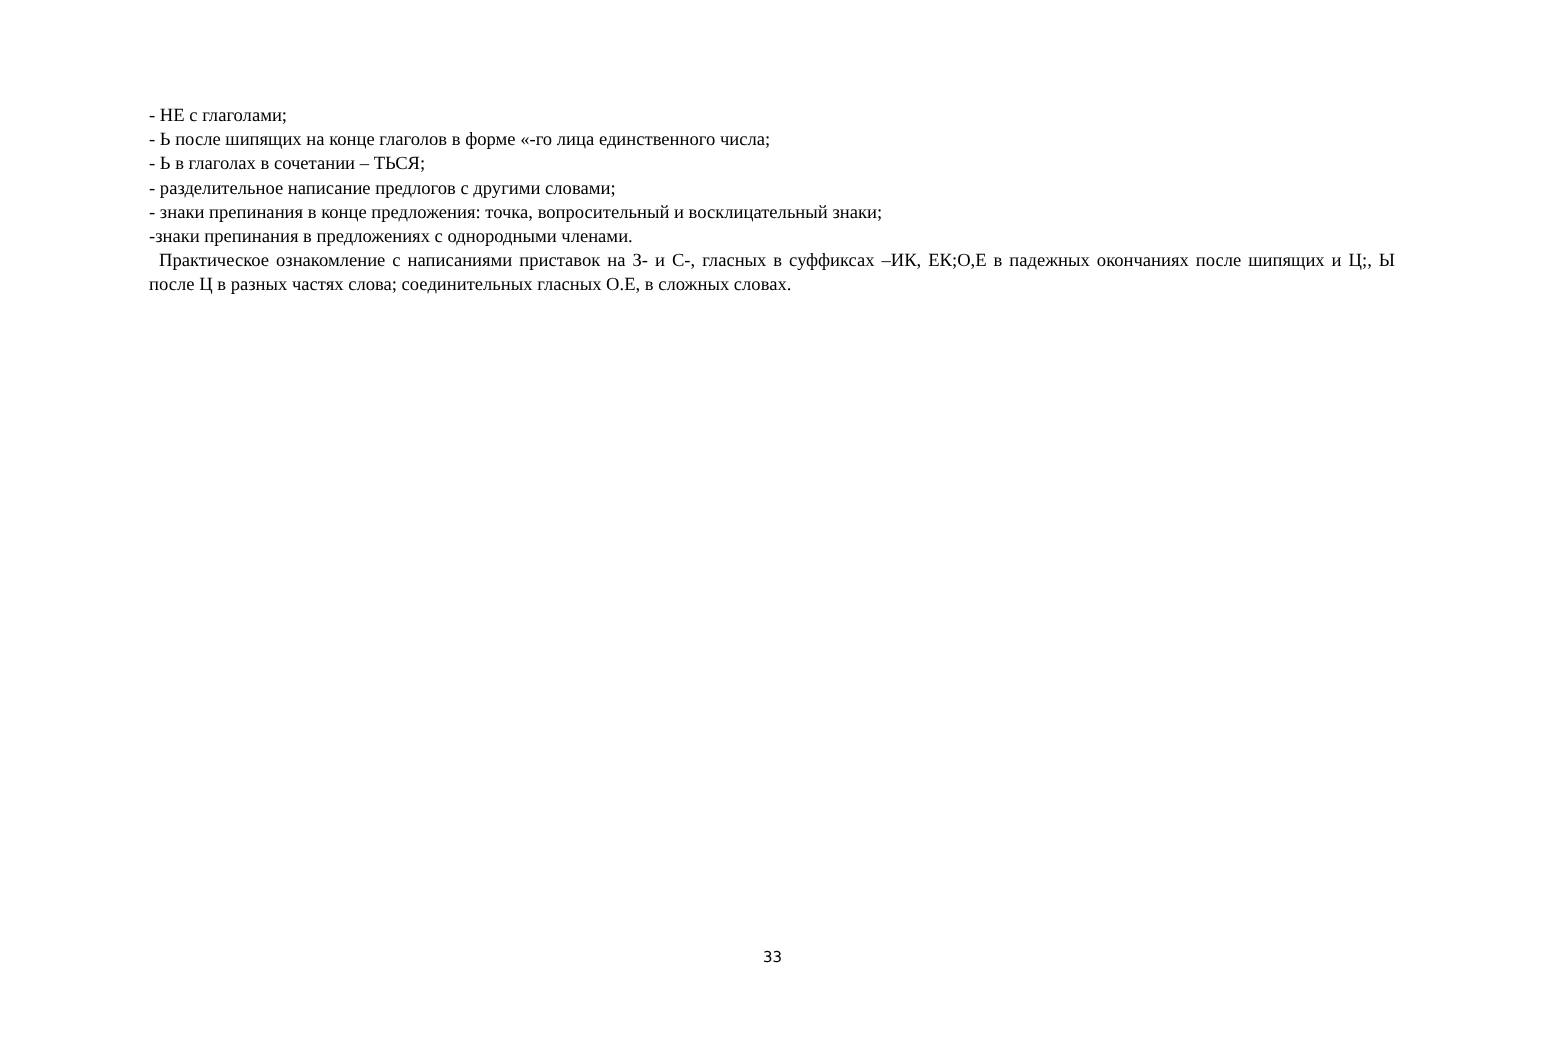- НЕ с глаголами;
- Ь после шипящих на конце глаголов в форме «-го лица единственного числа;
- Ь в глаголах в сочетании – ТЬСЯ;
- разделительное написание предлогов с другими словами;
- знаки препинания в конце предложения: точка, вопросительный и восклицательный знаки;
-знаки препинания в предложениях с однородными членами.
Практическое ознакомление с написаниями приставок на З- и С-, гласных в суффиксах –ИК, ЕК;О,Е в падежных окончаниях после шипящих и Ц;, Ы после Ц в разных частях слова; соединительных гласных О.Е, в сложных словах.
33